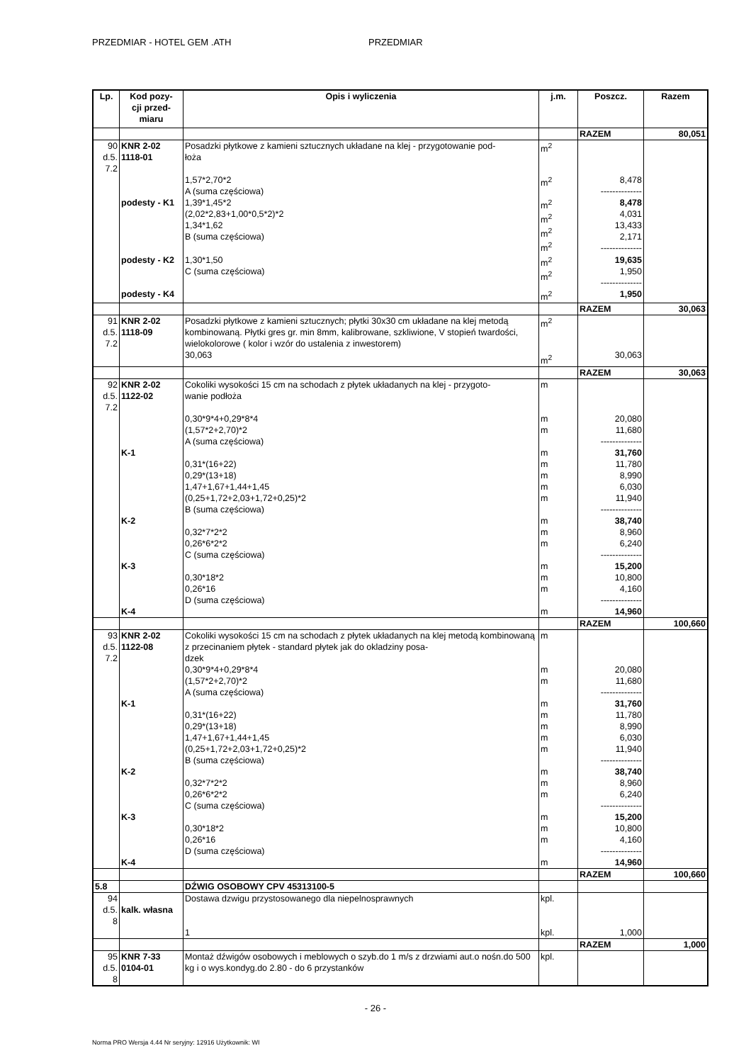PRZEDMIAR - HOTEL GEM .ATH PRZEDMIAR
| Lp. | Kod pozy- cji przed- miaru | Opis i wyliczenia | j.m. | Poszcz. | Razem |
| --- | --- | --- | --- | --- | --- |
| | | | | RAZEM | 80,051 |
| 90 d.5. 7.2 | KNR 2-02 1118-01 | Posadzki płytkowe z kamieni sztucznych układane na klej - przygotowanie pod- łoża | m<sup>2</sup> | | |
| | | 1,57*2,70*2 A (suma częściowa) | m<sup>2</sup> | 8,478 -------------- | |
| | podesty - K1 | 1,39*1,45*2 (2,02*2,83+1,00*0,5*2)*2 1,34*1,62 B (suma częściowa) | m<sup>2</sup> m<sup>2</sup> m<sup>2</sup> m<sup>2</sup> | 8,478 4,031 13,433 2,171 -------------- | |
| | podesty - K2 | 1,30*1,50 C (suma częściowa) | m<sup>2</sup> m<sup>2</sup> | 19,635 1,950 -------------- | |
| | podesty - K4 | | m<sup>2</sup> | 1,950 | |
| | | | | RAZEM | 30,063 |
| 91 d.5. 7.2 | KNR 2-02 1118-09 | Posadzki płytkowe z kamieni sztucznych; płytki 30x30 cm układane na klej metodą kombinowaną. Płytki gres gr. min 8mm, kalibrowane, szkliwione, V stopień twardości, wielokolorowe ( kolor i wzór do ustalenia z inwestorem) 30,063 | m<sup>2</sup> m<sup>2</sup> | 30,063 | |
| | | | | RAZEM | 30,063 |
| 92 d.5. 7.2 | KNR 2-02 1122-02 | Cokoliki wysokości 15 cm na schodach z płytek układanych na klej - przygoto- wanie podłoża | m | | |
| | | 0,30*9*4+0,29*8*4 (1,57*2+2,70)*2 A (suma częściowa) | m m | 20,080 11,680 -------------- | |
| | K-1 | 0,31*(16+22) 0,29*(13+18) 1,47+1,67+1,44+1,45 (0,25+1,72+2,03+1,72+0,25)*2 B (suma częściowa) | m m m m m | 31,760 11,780 8,990 6,030 11,940 -------------- | |
| | K-2 | 0,32*7*2*2 0,26*6*2*2 C (suma częściowa) | m m m | 38,740 8,960 6,240 -------------- | |
| | K-3 | 0,30*18*2 0,26*16 D (suma częściowa) | m m m | 15,200 10,800 4,160 -------------- | |
| | K-4 | | m | 14,960 | |
| | | | | RAZEM | 100,660 |
| 93 d.5. 7.2 | KNR 2-02 1122-08 | Cokoliki wysokości 15 cm na schodach z płytek układanych na klej metodą kombinowaną z przecinaniem płytek - standard płytek jak do okladziny posa- dzek 0,30*9*4+0,29*8*4 (1,57*2+2,70)*2 A (suma częściowa) | m m m | 20,080 11,680 -------------- | |
| | K-1 | 0,31*(16+22) 0,29*(13+18) 1,47+1,67+1,44+1,45 (0,25+1,72+2,03+1,72+0,25)*2 B (suma częściowa) | m m m m m | 31,760 11,780 8,990 6,030 11,940 -------------- | |
| | K-2 | 0,32*7*2*2 0,26*6*2*2 C (suma częściowa) | m m m | 38,740 8,960 6,240 -------------- | |
| | K-3 | 0,30*18*2 0,26*16 D (suma częściowa) | m m m | 15,200 10,800 4,160 -------------- | |
| | K-4 | | m | 14,960 | |
| | | | | RAZEM | 100,660 |
| 5.8 | | DŹWIG OSOBOWY CPV 45313100-5 | | | |
| 94 d.5. 8 | kalk. własna | Dostawa dzwigu przystosowanego dla niepelnosprawnych | kpl. | | |
| | | 1 | kpl. | 1,000 | |
| | | | | RAZEM | 1,000 |
| 95 d.5. 8 | KNR 7-33 0104-01 | Montaż dźwigów osobowych i meblowych o szyb.do 1 m/s z drzwiami aut.o nośn.do 500 kg i o wys.kondyg.do 2.80 - do 6 przystanków | kpl. | | |
- 26 -
Norma PRO Wersja 4.44 Nr seryjny: 12916 Użytkownik: WI